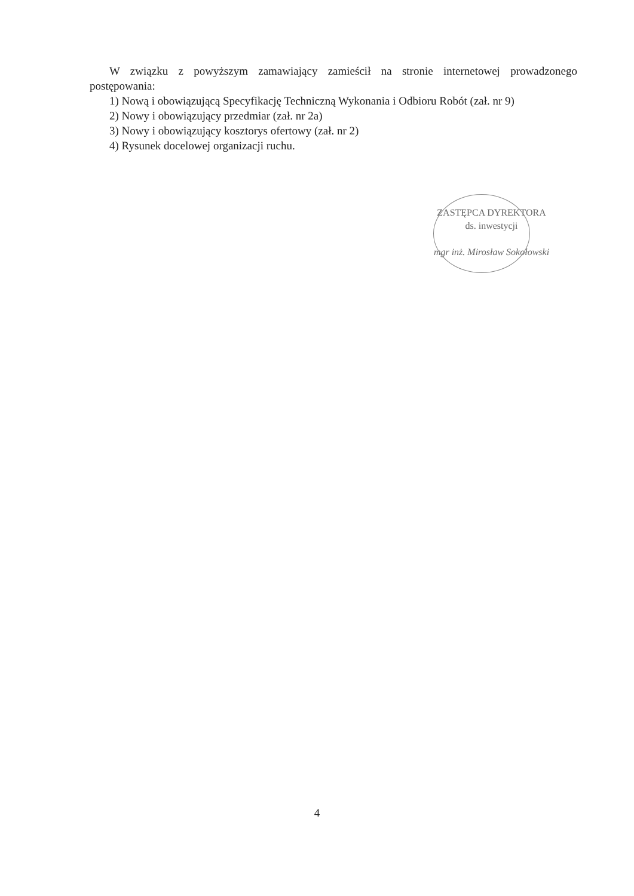W związku z powyższym zamawiający zamieścił na stronie internetowej prowadzonego postępowania:
1) Nową i obowiązującą Specyfikację Techniczną Wykonania i Odbioru Robót (zał. nr 9)
2) Nowy i obowiązujący przedmiar (zał. nr 2a)
3) Nowy i obowiązujący kosztorys ofertowy (zał. nr 2)
4) Rysunek docelowej organizacji ruchu.
ZASTĘPCA DYREKTORA
ds. inwestycji
mgr inż. Mirosław Sokołowski
4